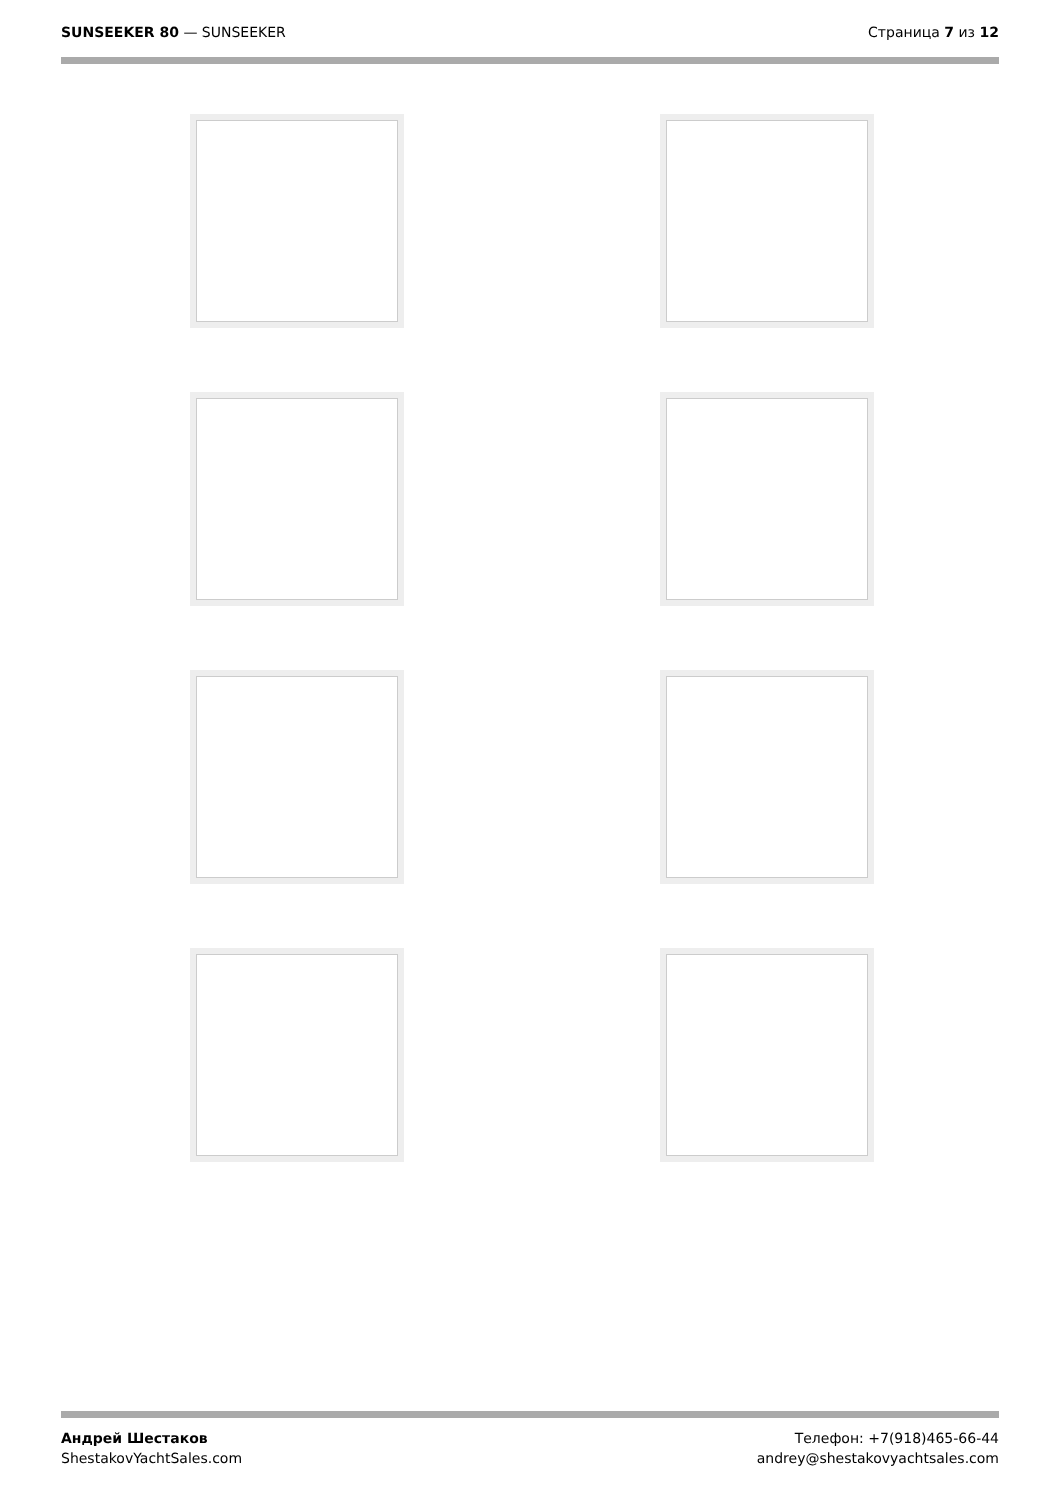SUNSEEKER 80 — SUNSEEKER Страница 7 из 12
Андрей Шестаков
ShestakovYachtSales.com
Телефон: +7(918)465-66-44
andrey@shestakovyachtsales.com